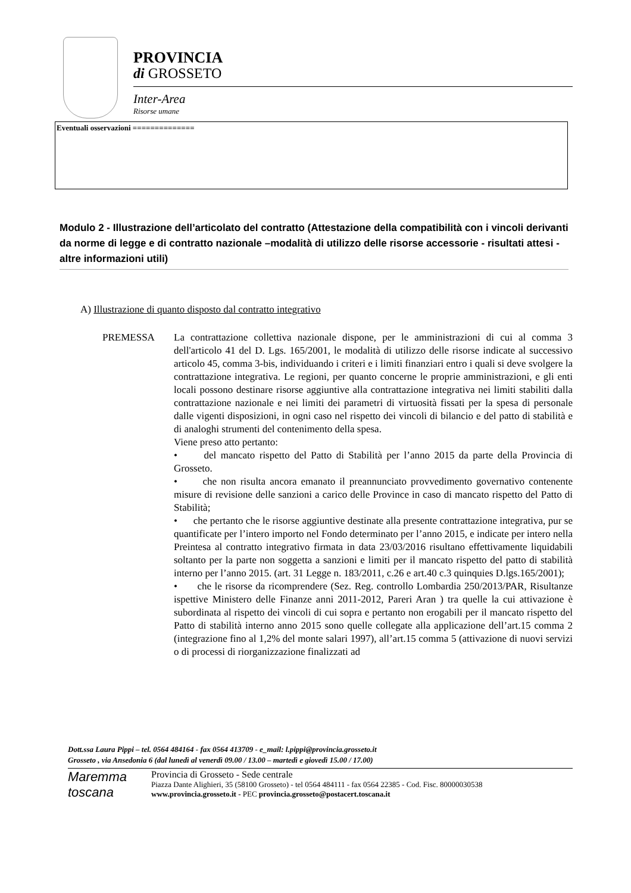PROVINCIA
di GROSSETO
Inter-Area
Risorse umane
Eventuali osservazioni ==============
Modulo 2 - Illustrazione dell’articolato del contratto (Attestazione della compatibilità con i vincoli derivanti da norme di legge e di contratto nazionale –modalità di utilizzo delle risorse accessorie - risultati attesi - altre informazioni utili)
A) Illustrazione di quanto disposto dal contratto integrativo
PREMESSA La contrattazione collettiva nazionale dispone, per le amministrazioni di cui al comma 3 dell'articolo 41 del D. Lgs. 165/2001, le modalità di utilizzo delle risorse indicate al successivo articolo 45, comma 3-bis, individuando i criteri e i limiti finanziari entro i quali si deve svolgere la contrattazione integrativa. Le regioni, per quanto concerne le proprie amministrazioni, e gli enti locali possono destinare risorse aggiuntive alla contrattazione integrativa nei limiti stabiliti dalla contrattazione nazionale e nei limiti dei parametri di virtuosità fissati per la spesa di personale dalle vigenti disposizioni, in ogni caso nel rispetto dei vincoli di bilancio e del patto di stabilità e di analoghi strumenti del contenimento della spesa.
Viene preso atto pertanto:
• del mancato rispetto del Patto di Stabilità per l’anno 2015 da parte della Provincia di Grosseto.
• che non risulta ancora emanato il preannunciato provvedimento governativo contenente misure di revisione delle sanzioni a carico delle Province in caso di mancato rispetto del Patto di Stabilità;
• che pertanto che le risorse aggiuntive destinate alla presente contrattazione integrativa, pur se quantificate per l’intero importo nel Fondo determinato per l’anno 2015, e indicate per intero nella Preintesa al contratto integrativo firmata in data 23/03/2016 risultano effettivamente liquidabili soltanto per la parte non soggetta a sanzioni e limiti per il mancato rispetto del patto di stabilità interno per l’anno 2015. (art. 31 Legge n. 183/2011, c.26 e art.40 c.3 quinquies D.lgs.165/2001);
• che le risorse da ricomprendere (Sez. Reg. controllo Lombardia 250/2013/PAR, Risultanze ispettive Ministero delle Finanze anni 2011-2012, Pareri Aran ) tra quelle la cui attivazione è subordinata al rispetto dei vincoli di cui sopra e pertanto non erogabili per il mancato rispetto del Patto di stabilità interno anno 2015 sono quelle collegate alla applicazione dell’art.15 comma 2 (integrazione fino al 1,2% del monte salari 1997), all’art.15 comma 5 (attivazione di nuovi servizi o di processi di riorganizzazione finalizzati ad
Dott.ssa Laura Pippi – tel. 0564 484164 - fax 0564 413709 - e_mail: l.pippi@provincia.grosseto.it
Grosseto , via Ansedonia 6 (dal lunedì al venerdì 09.00 / 13.00 – martedì e giovedì 15.00 / 17.00)
Maremma
toscana
Provincia di Grosseto - Sede centrale
Piazza Dante Alighieri, 35 (58100 Grosseto) - tel 0564 484111 - fax 0564 22385 - Cod. Fisc. 80000030538
www.provincia.grosseto.it - PEC provincia.grosseto@postacert.toscana.it